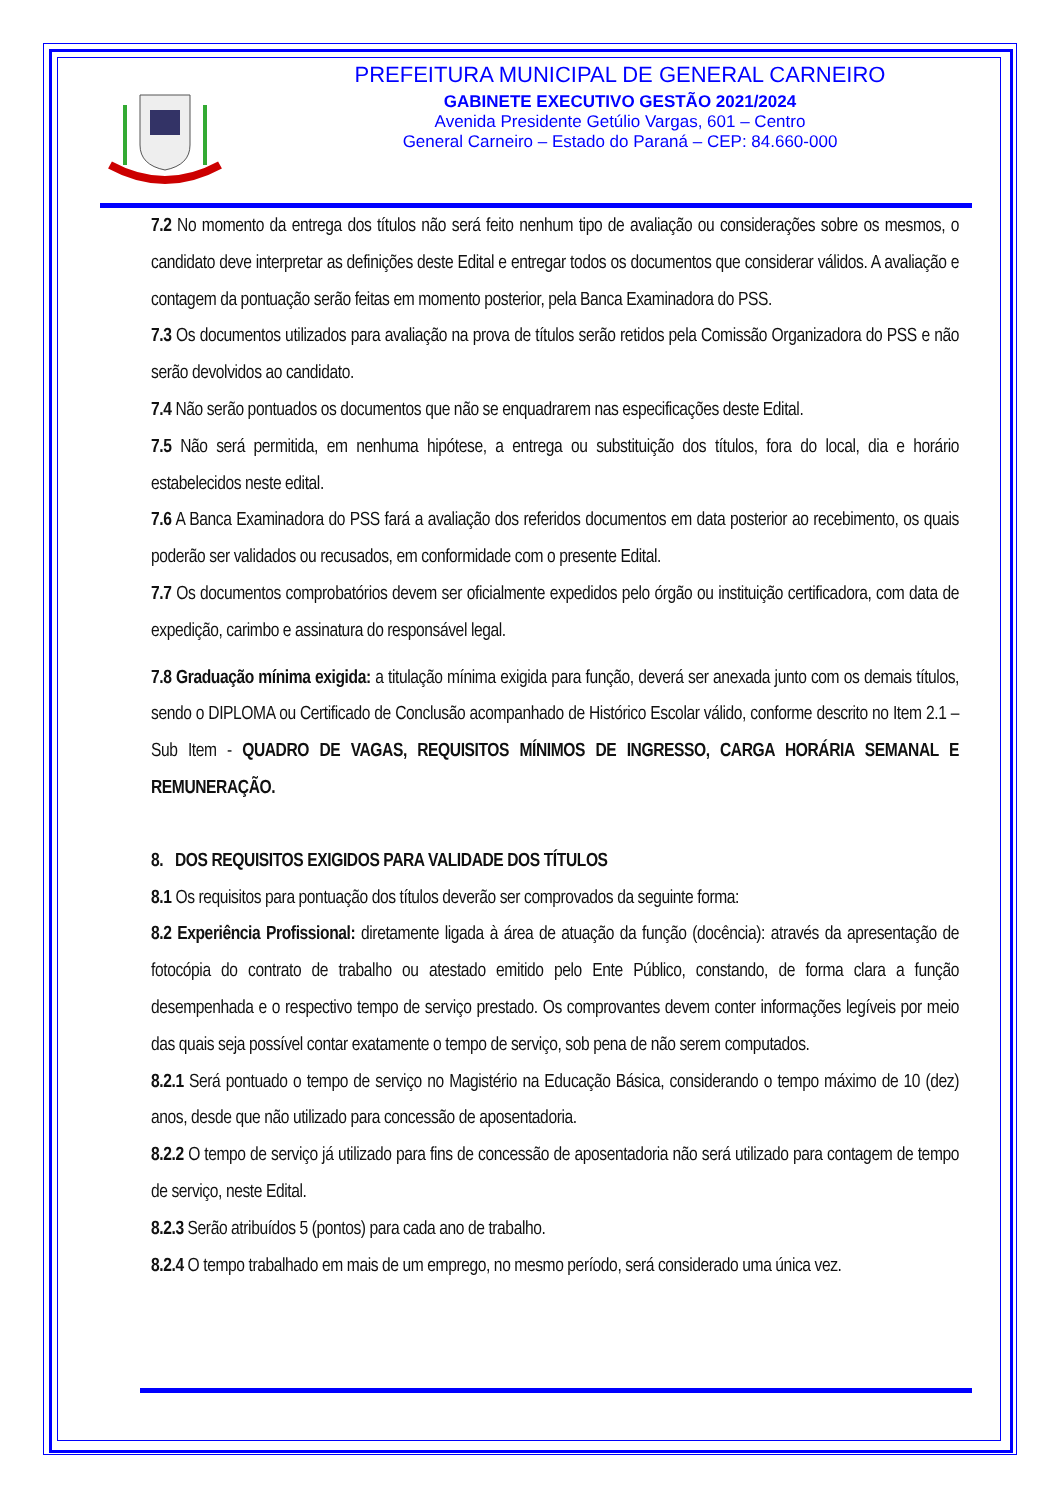PREFEITURA MUNICIPAL DE GENERAL CARNEIRO
GABINETE EXECUTIVO GESTÃO 2021/2024
Avenida Presidente Getúlio Vargas, 601 – Centro
General Carneiro – Estado do Paraná – CEP: 84.660-000
7.2 No momento da entrega dos títulos não será feito nenhum tipo de avaliação ou considerações sobre os mesmos, o candidato deve interpretar as definições deste Edital e entregar todos os documentos que considerar válidos. A avaliação e contagem da pontuação serão feitas em momento posterior, pela Banca Examinadora do PSS.
7.3 Os documentos utilizados para avaliação na prova de títulos serão retidos pela Comissão Organizadora do PSS e não serão devolvidos ao candidato.
7.4 Não serão pontuados os documentos que não se enquadrarem nas especificações deste Edital.
7.5 Não será permitida, em nenhuma hipótese, a entrega ou substituição dos títulos, fora do local, dia e horário estabelecidos neste edital.
7.6 A Banca Examinadora do PSS fará a avaliação dos referidos documentos em data posterior ao recebimento, os quais poderão ser validados ou recusados, em conformidade com o presente Edital.
7.7 Os documentos comprobatórios devem ser oficialmente expedidos pelo órgão ou instituição certificadora, com data de expedição, carimbo e assinatura do responsável legal.
7.8 Graduação mínima exigida: a titulação mínima exigida para função, deverá ser anexada junto com os demais títulos, sendo o DIPLOMA ou Certificado de Conclusão acompanhado de Histórico Escolar válido, conforme descrito no Item 2.1 – Sub Item - QUADRO DE VAGAS, REQUISITOS MÍNIMOS DE INGRESSO, CARGA HORÁRIA SEMANAL E REMUNERAÇÃO.
8. DOS REQUISITOS EXIGIDOS PARA VALIDADE DOS TÍTULOS
8.1 Os requisitos para pontuação dos títulos deverão ser comprovados da seguinte forma:
8.2 Experiência Profissional: diretamente ligada à área de atuação da função (docência): através da apresentação de fotocópia do contrato de trabalho ou atestado emitido pelo Ente Público, constando, de forma clara a função desempenhada e o respectivo tempo de serviço prestado. Os comprovantes devem conter informações legíveis por meio das quais seja possível contar exatamente o tempo de serviço, sob pena de não serem computados.
8.2.1 Será pontuado o tempo de serviço no Magistério na Educação Básica, considerando o tempo máximo de 10 (dez) anos, desde que não utilizado para concessão de aposentadoria.
8.2.2 O tempo de serviço já utilizado para fins de concessão de aposentadoria não será utilizado para contagem de tempo de serviço, neste Edital.
8.2.3 Serão atribuídos 5 (pontos) para cada ano de trabalho.
8.2.4 O tempo trabalhado em mais de um emprego, no mesmo período, será considerado uma única vez.